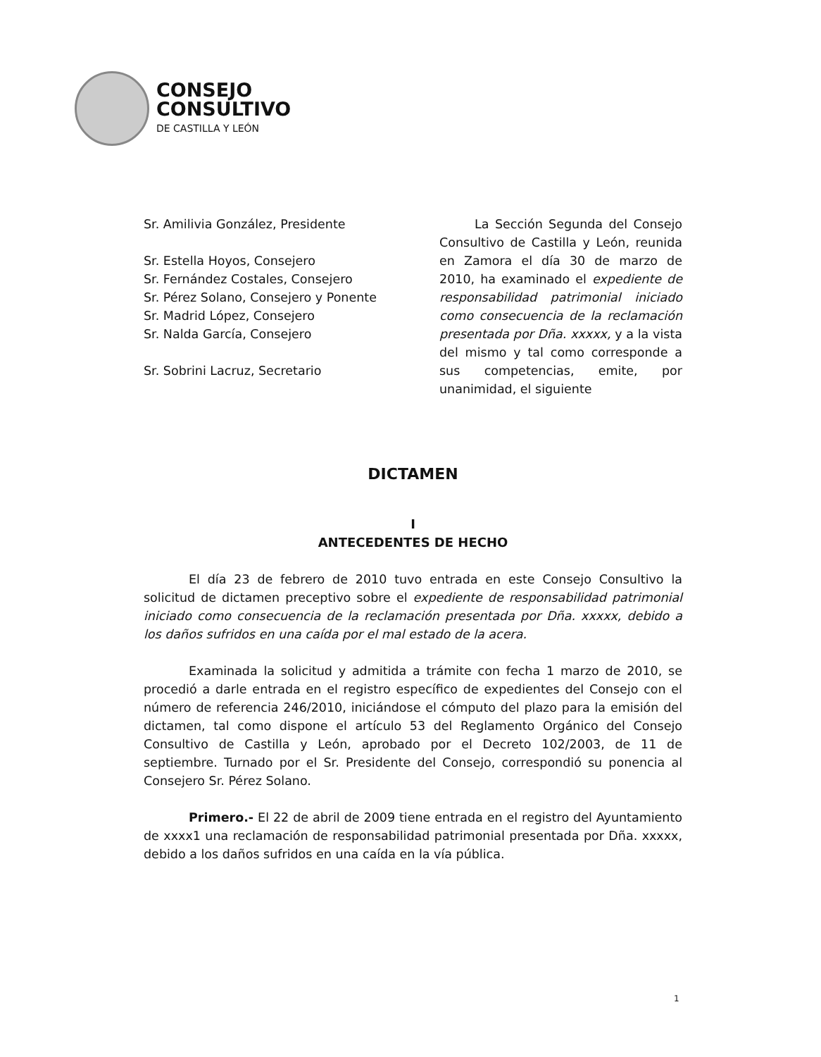CONSEJO
CONSULTIVO
DE CASTILLA Y LEÓN
Sr. Amilivia González, Presidente
Sr. Estella Hoyos, Consejero
Sr. Fernández Costales, Consejero
Sr. Pérez Solano, Consejero y Ponente
Sr. Madrid López, Consejero
Sr. Nalda García, Consejero
Sr. Sobrini Lacruz, Secretario
La Sección Segunda del Consejo Consultivo de Castilla y León, reunida en Zamora el día 30 de marzo de 2010, ha examinado el expediente de responsabilidad patrimonial iniciado como consecuencia de la reclamación presentada por Dña. xxxxx, y a la vista del mismo y tal como corresponde a sus competencias, emite, por unanimidad, el siguiente
DICTAMEN
I
ANTECEDENTES DE HECHO
El día 23 de febrero de 2010 tuvo entrada en este Consejo Consultivo la solicitud de dictamen preceptivo sobre el expediente de responsabilidad patrimonial iniciado como consecuencia de la reclamación presentada por Dña. xxxxx, debido a los daños sufridos en una caída por el mal estado de la acera.
Examinada la solicitud y admitida a trámite con fecha 1 marzo de 2010, se procedió a darle entrada en el registro específico de expedientes del Consejo con el número de referencia 246/2010, iniciándose el cómputo del plazo para la emisión del dictamen, tal como dispone el artículo 53 del Reglamento Orgánico del Consejo Consultivo de Castilla y León, aprobado por el Decreto 102/2003, de 11 de septiembre. Turnado por el Sr. Presidente del Consejo, correspondió su ponencia al Consejero Sr. Pérez Solano.
Primero.- El 22 de abril de 2009 tiene entrada en el registro del Ayuntamiento de xxxx1 una reclamación de responsabilidad patrimonial presentada por Dña. xxxxx, debido a los daños sufridos en una caída en la vía pública.
1